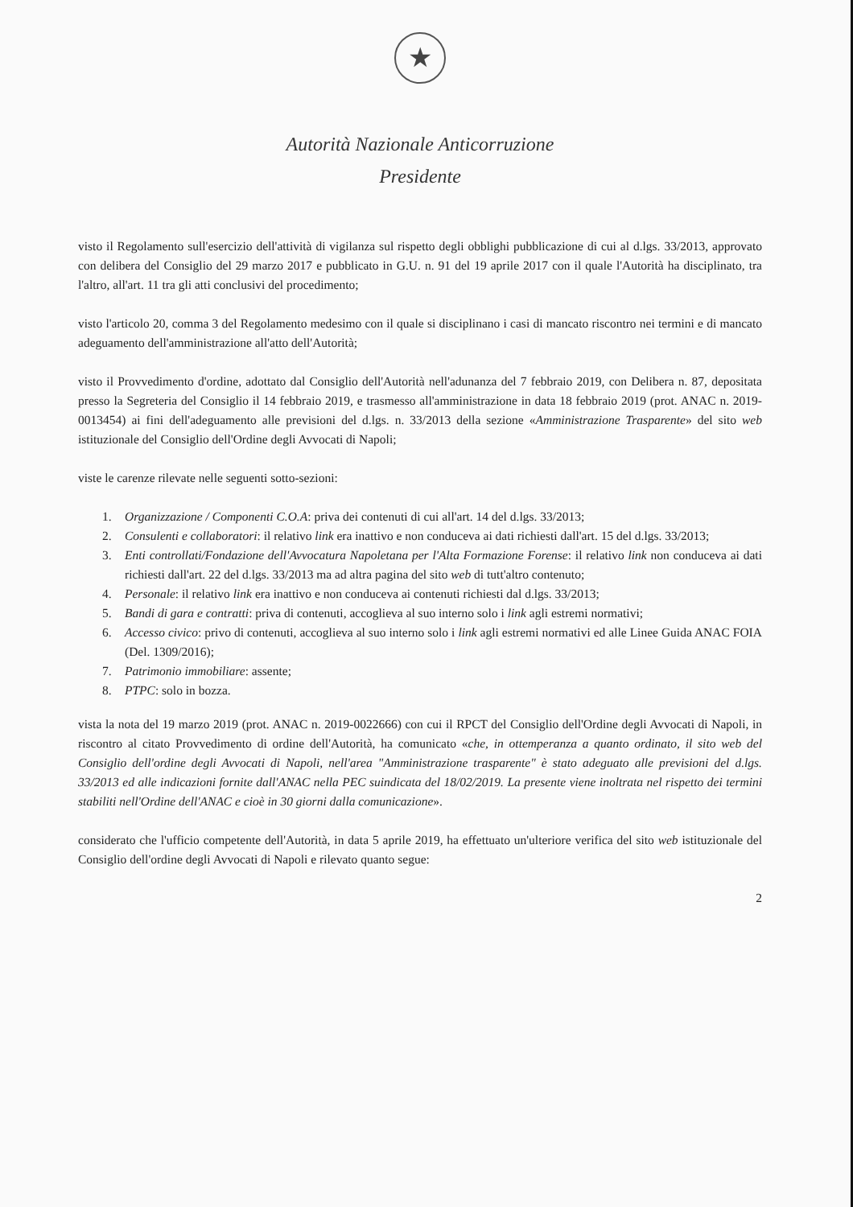★
Autorità Nazionale Anticorruzione
Presidente
visto il Regolamento sull'esercizio dell'attività di vigilanza sul rispetto degli obblighi pubblicazione di cui al d.lgs. 33/2013, approvato con delibera del Consiglio del 29 marzo 2017 e pubblicato in G.U. n. 91 del 19 aprile 2017 con il quale l'Autorità ha disciplinato, tra l'altro, all'art. 11 tra gli atti conclusivi del procedimento;
visto l'articolo 20, comma 3 del Regolamento medesimo con il quale si disciplinano i casi di mancato riscontro nei termini e di mancato adeguamento dell'amministrazione all'atto dell'Autorità;
visto il Provvedimento d'ordine, adottato dal Consiglio dell'Autorità nell'adunanza del 7 febbraio 2019, con Delibera n. 87, depositata presso la Segreteria del Consiglio il 14 febbraio 2019, e trasmesso all'amministrazione in data 18 febbraio 2019 (prot. ANAC n. 2019-0013454) ai fini dell'adeguamento alle previsioni del d.lgs. n. 33/2013 della sezione «Amministrazione Trasparente» del sito web istituzionale del Consiglio dell'Ordine degli Avvocati di Napoli;
viste le carenze rilevate nelle seguenti sotto-sezioni:
1. Organizzazione / Componenti C.O.A: priva dei contenuti di cui all'art. 14 del d.lgs. 33/2013;
2. Consulenti e collaboratori: il relativo link era inattivo e non conduceva ai dati richiesti dall'art. 15 del d.lgs. 33/2013;
3. Enti controllati/Fondazione dell'Avvocatura Napoletana per l'Alta Formazione Forense: il relativo link non conduceva ai dati richiesti dall'art. 22 del d.lgs. 33/2013 ma ad altra pagina del sito web di tutt'altro contenuto;
4. Personale: il relativo link era inattivo e non conduceva ai contenuti richiesti dal d.lgs. 33/2013;
5. Bandi di gara e contratti: priva di contenuti, accoglieva al suo interno solo i link agli estremi normativi;
6. Accesso civico: privo di contenuti, accoglieva al suo interno solo i link agli estremi normativi ed alle Linee Guida ANAC FOIA (Del. 1309/2016);
7. Patrimonio immobiliare: assente;
8. PTPC: solo in bozza.
vista la nota del 19 marzo 2019 (prot. ANAC n. 2019-0022666) con cui il RPCT del Consiglio dell'Ordine degli Avvocati di Napoli, in riscontro al citato Provvedimento di ordine dell'Autorità, ha comunicato «che, in ottemperanza a quanto ordinato, il sito web del Consiglio dell'ordine degli Avvocati di Napoli, nell'area "Amministrazione trasparente" è stato adeguato alle previsioni del d.lgs. 33/2013 ed alle indicazioni fornite dall'ANAC nella PEC suindicata del 18/02/2019. La presente viene inoltrata nel rispetto dei termini stabiliti nell'Ordine dell'ANAC e cioè in 30 giorni dalla comunicazione».
considerato che l'ufficio competente dell'Autorità, in data 5 aprile 2019, ha effettuato un'ulteriore verifica del sito web istituzionale del Consiglio dell'ordine degli Avvocati di Napoli e rilevato quanto segue:
2